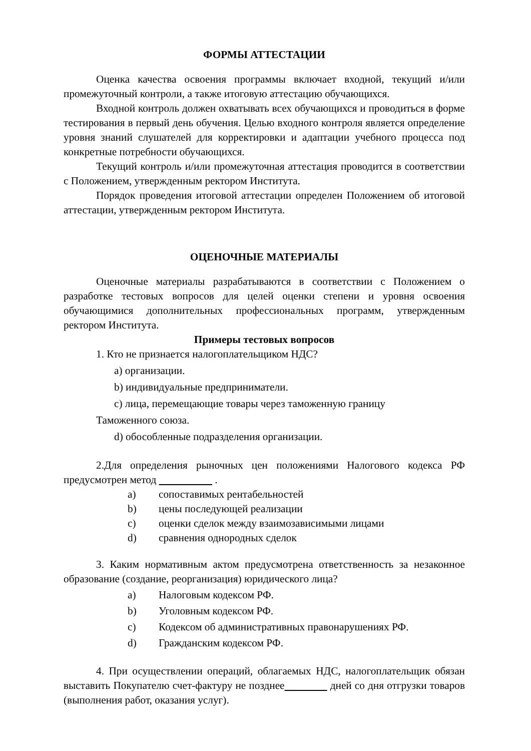ФОРМЫ АТТЕСТАЦИИ
Оценка качества освоения программы включает входной, текущий и/или промежуточный контроли, а также итоговую аттестацию обучающихся.
Входной контроль должен охватывать всех обучающихся и проводиться в форме тестирования в первый день обучения. Целью входного контроля является определение уровня знаний слушателей для корректировки и адаптации учебного процесса под конкретные потребности обучающихся.
Текущий контроль и/или промежуточная аттестация проводится в соответствии с Положением, утвержденным ректором Института.
Порядок проведения итоговой аттестации определен Положением об итоговой аттестации, утвержденным ректором Института.
ОЦЕНОЧНЫЕ МАТЕРИАЛЫ
Оценочные материалы разрабатываются в соответствии с Положением о разработке тестовых вопросов для целей оценки степени и уровня освоения обучающимися дополнительных профессиональных программ, утвержденным ректором Института.
Примеры тестовых вопросов
1. Кто не признается налогоплательщиком НДС?
a) организации.
b) индивидуальные предприниматели.
c) лица, перемещающие товары через таможенную границу
Таможенного союза.
d) обособленные подразделения организации.
2.Для определения рыночных цен положениями Налогового кодекса РФ предусмотрен метод .
a) сопоставимых рентабельностей
b) цены последующей реализации
c) оценки сделок между взаимозависимыми лицами
d) сравнения однородных сделок
3. Каким нормативным актом предусмотрена ответственность за незаконное образование (создание, реорганизация) юридического лица?
a) Налоговым кодексом РФ.
b) Уголовным кодексом РФ.
c) Кодексом об административных правонарушениях РФ.
d) Гражданским кодексом РФ.
4. При осуществлении операций, облагаемых НДС, налогоплательщик обязан выставить Покупателю счет-фактуру не позднее дней со дня отгрузки товаров (выполнения работ, оказания услуг).